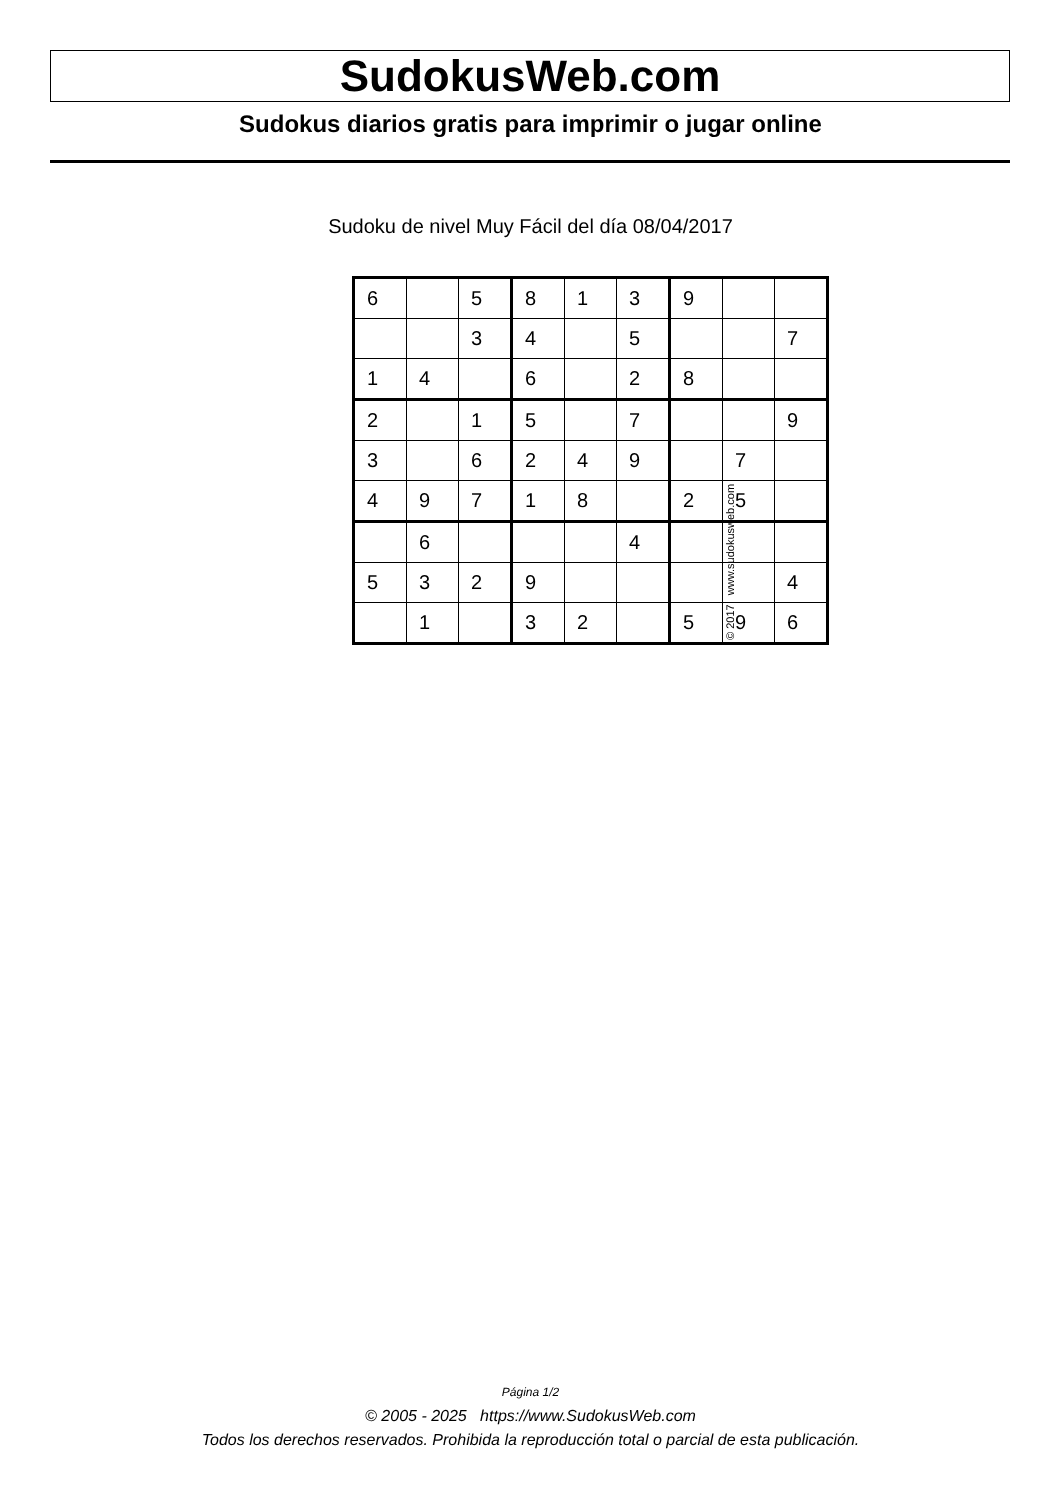SudokusWeb.com
Sudokus diarios gratis para imprimir o jugar online
Sudoku de nivel Muy Fácil del día 08/04/2017
| 6 | | 5 | 8 | 1 | 3 | 9 | | |
| | | 3 | 4 | | 5 | | | 7 |
| 1 | 4 | | 6 | | 2 | 8 | | |
| 2 | | 1 | 5 | | 7 | | | 9 |
| 3 | | 6 | 2 | 4 | 9 | | 7 | |
| 4 | 9 | 7 | 1 | 8 | | 2 | 5 | |
| | 6 | | | | 4 | | | |
| 5 | 3 | 2 | 9 | | | | | 4 |
| | 1 | | 3 | 2 | | 5 | 9 | 6 |
© 2017 www.sudokusweb.com
Página 1/2
© 2005 - 2025 https://www.SudokusWeb.com
Todos los derechos reservados. Prohibida la reproducción total o parcial de esta publicación.